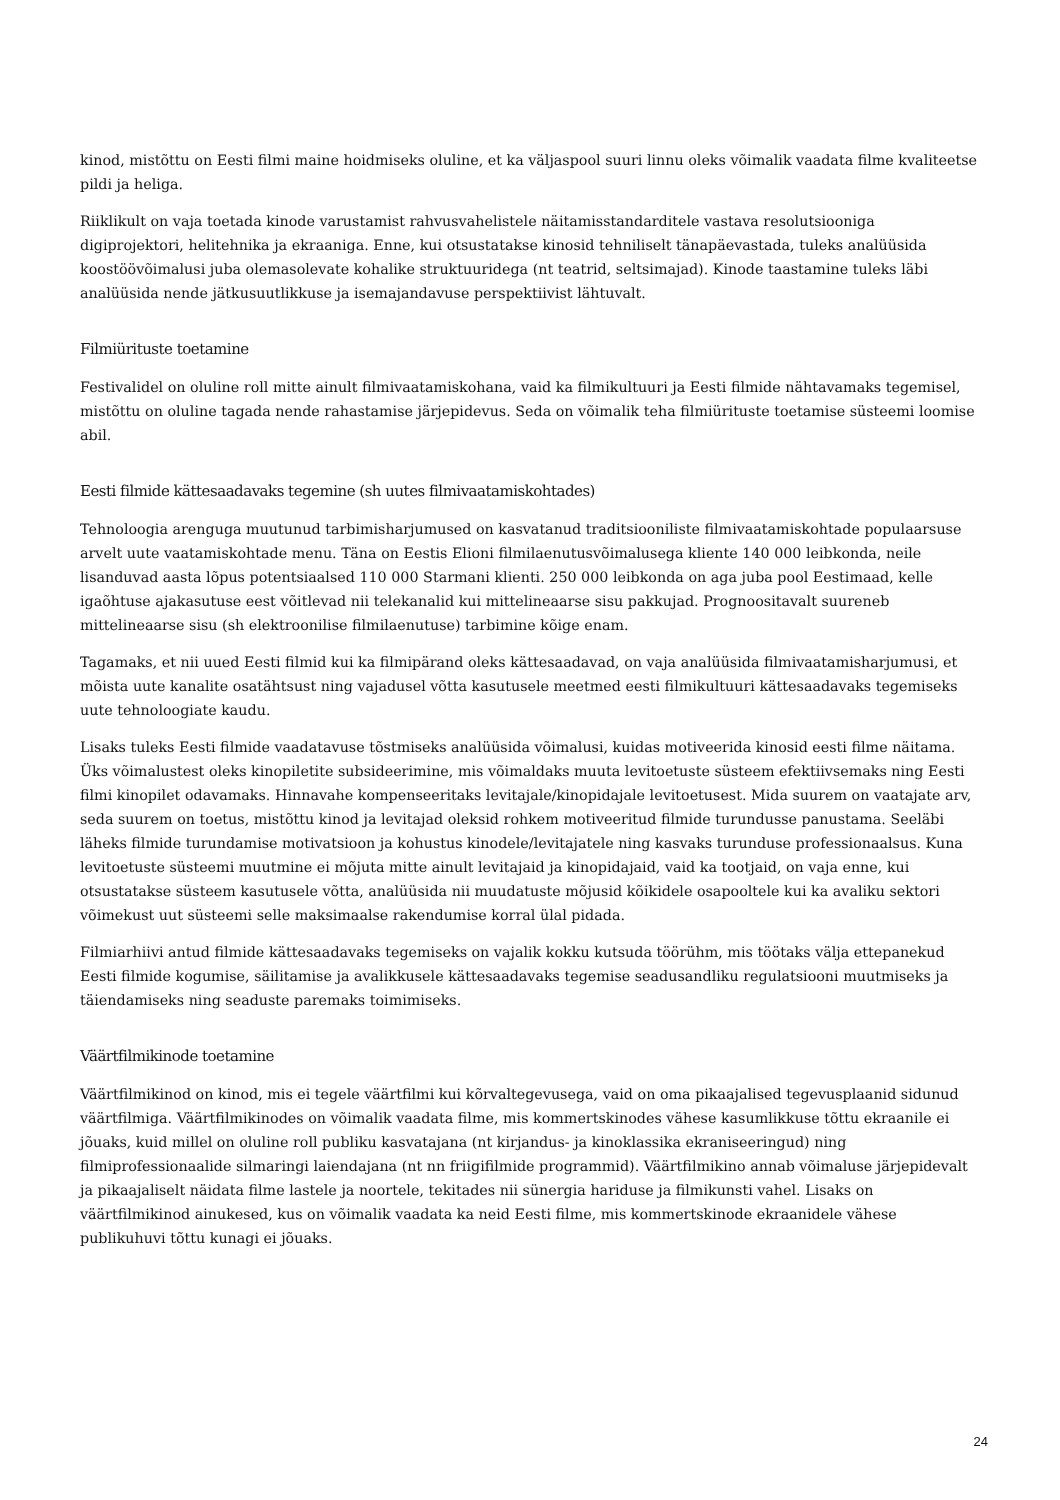kinod, mistõttu on Eesti filmi maine hoidmiseks oluline, et ka väljaspool suuri linnu oleks võimalik vaadata filme kvaliteetse pildi ja heliga.
Riiklikult on vaja toetada kinode varustamist rahvusvahelistele näitamisstandarditele vastava resolutsiooniga digiprojektori, helitehnika ja ekraaniga. Enne, kui otsustatakse kinosid tehniliselt tänapäevastada, tuleks analüüsida koostöövõimalusi juba olemasolevate kohalike struktuuridega (nt teatrid, seltsimajad). Kinode taastamine tuleks läbi analüüsida nende jätkusuutlikkuse ja isemajandavuse perspektiivist lähtuvalt.
Filmiürituste toetamine
Festivalidel on oluline roll mitte ainult filmivaatamiskohana, vaid ka filmikultuuri ja Eesti filmide nähtavamaks tegemisel, mistõttu on oluline tagada nende rahastamise järjepidevus. Seda on võimalik teha filmiürituste toetamise süsteemi loomise abil.
Eesti filmide kättesaadavaks tegemine (sh uutes filmivaatamiskohtades)
Tehnoloogia arenguga muutunud tarbimisharjumused on kasvatanud traditsiooniliste filmivaatamiskohtade populaarsuse arvelt uute vaatamiskohtade menu. Täna on Eestis Elioni filmilaenutusvõimalusega kliente 140 000 leibkonda, neile lisanduvad aasta lõpus potentsiaalsed 110 000 Starmani klienti. 250 000 leibkonda on aga juba pool Eestimaad, kelle igaõhtuse ajakasutuse eest võitlevad nii telekanalid kui mittelineaarse sisu pakkujad. Prognoositavalt suureneb mittelineaarse sisu (sh elektroonilise filmilaenutuse) tarbimine kõige enam.
Tagamaks, et nii uued Eesti filmid kui ka filmipärand oleks kättesaadavad, on vaja analüüsida filmivaatamisharjumusi, et mõista uute kanalite osatähtsust ning vajadusel võtta kasutusele meetmed eesti filmikultuuri kättesaadavaks tegemiseks uute tehnoloogiate kaudu.
Lisaks tuleks Eesti filmide vaadatavuse tõstmiseks analüüsida võimalusi, kuidas motiveerida kinosid eesti filme näitama. Üks võimalustest oleks kinopiletite subsideerimine, mis võimaldaks muuta levitoetuste süsteem efektiivsemaks ning Eesti filmi kinopilet odavamaks. Hinnavahe kompenseeritaks levitajale/kinopidajale levitoetusest. Mida suurem on vaatajate arv, seda suurem on toetus, mistõttu kinod ja levitajad oleksid rohkem motiveeritud filmide turundusse panustama. Seeläbi läheks filmide turundamise motivatsioon ja kohustus kinodele/levitajatele ning kasvaks turunduse professionaalsus. Kuna levitoetuste süsteemi muutmine ei mõjuta mitte ainult levitajaid ja kinopidajaid, vaid ka tootjaid, on vaja enne, kui otsustatakse süsteem kasutusele võtta, analüüsida nii muudatuste mõjusid kõikidele osapooltele kui ka avaliku sektori võimekust uut süsteemi selle maksimaalse rakendumise korral ülal pidada.
Filmiarhiivi antud filmide kättesaadavaks tegemiseks on vajalik kokku kutsuda töörühm, mis töötaks välja ettepanekud Eesti filmide kogumise, säilitamise ja avalikkusele kättesaadavaks tegemise seadusandliku regulatsiooni muutmiseks ja täiendamiseks ning seaduste paremaks toimimiseks.
Väärtfilmikinode toetamine
Väärtfilmikinod on kinod, mis ei tegele väärtfilmi kui kõrvaltegevusega, vaid on oma pikaajalised tegevusplaanid sidunud väärtfilmiga. Väärtfilmikinodes on võimalik vaadata filme, mis kommertskinodes vähese kasumlikkuse tõttu ekraanile ei jõuaks, kuid millel on oluline roll publiku kasvatajana (nt kirjandus- ja kinoklassika ekraniseeringud) ning filmiprofessionaalide silmaringi laiendajana (nt nn friigifilmide programmid). Väärtfilmikino annab võimaluse järjepidevalt ja pikaajaliselt näidata filme lastele ja noortele, tekitades nii sünergia hariduse ja filmikunsti vahel. Lisaks on väärtfilmikinod ainukesed, kus on võimalik vaadata ka neid Eesti filme, mis kommertskinode ekraanidele vähese publikuhuvi tõttu kunagi ei jõuaks.
24